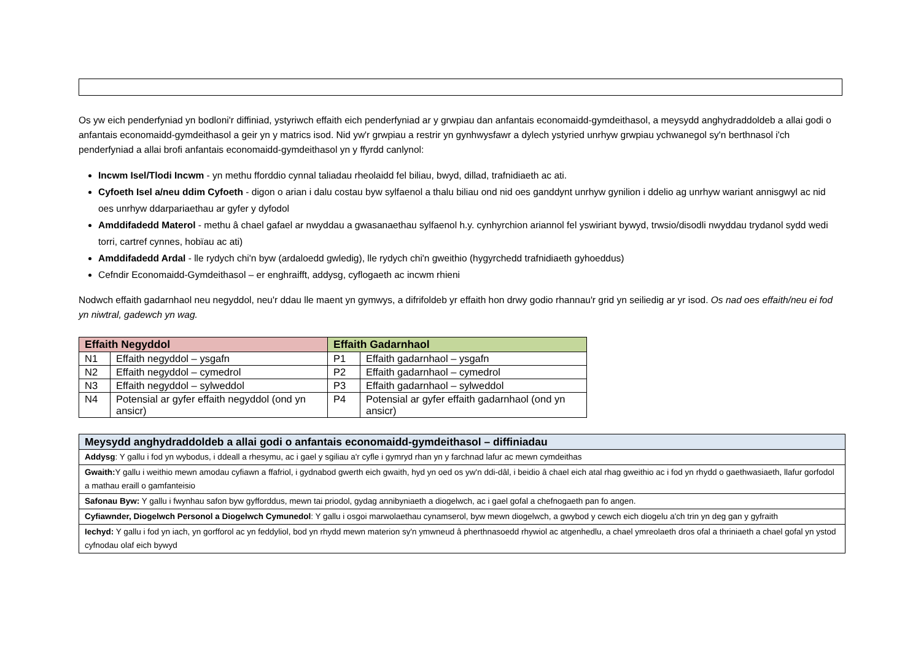Os yw eich penderfyniad yn bodloni'r diffiniad, ystyriwch effaith eich penderfyniad ar y grwpiau dan anfantais economaidd-gymdeithasol, a meysydd anghydraddoldeb a allai godi o anfantais economaidd-gymdeithasol a geir yn y matrics isod. Nid yw'r grwpiau a restrir yn gynhwysfawr a dylech ystyried unrhyw grwpiau ychwanegol sy'n berthnasol i'ch penderfyniad a allai brofi anfantais economaidd-gymdeithasol yn y ffyrdd canlynol:
Incwm Isel/Tlodi Incwm - yn methu fforddio cynnal taliadau rheolaidd fel biliau, bwyd, dillad, trafnidiaeth ac ati.
Cyfoeth Isel a/neu ddim Cyfoeth - digon o arian i dalu costau byw sylfaenol a thalu biliau ond nid oes ganddynt unrhyw gynilion i ddelio ag unrhyw wariant annisgwyl ac nid oes unrhyw ddarpariaethau ar gyfer y dyfodol
Amddifadedd Materol - methu â chael gafael ar nwyddau a gwasanaethau sylfaenol h.y. cynhyrchion ariannol fel yswiriant bywyd, trwsio/disodli nwyddau trydanol sydd wedi torri, cartref cynnes, hobïau ac ati)
Amddifadedd Ardal - lle rydych chi'n byw (ardaloedd gwledig), lle rydych chi'n gweithio (hygyrchedd trafnidiaeth gyhoeddus)
Cefndir Economaidd-Gymdeithasol – er enghraifft, addysg, cyflogaeth ac incwm rhieni
Nodwch effaith gadarnhaol neu negyddol, neu'r ddau lle maent yn gymwys, a difrifoldeb yr effaith hon drwy godio rhannau'r grid yn seiliedig ar yr isod. Os nad oes effaith/neu ei fod yn niwtral, gadewch yn wag.
| Effaith Negyddol | | Effaith Gadarnhaol | |
| --- | --- | --- | --- |
| N1 | Effaith negyddol – ysgafn | P1 | Effaith gadarnhaol – ysgafn |
| N2 | Effaith negyddol – cymedrol | P2 | Effaith gadarnhaol – cymedrol |
| N3 | Effaith negyddol – sylweddol | P3 | Effaith gadarnhaol – sylweddol |
| N4 | Potensial ar gyfer effaith negyddol (ond yn ansicr) | P4 | Potensial ar gyfer effaith gadarnhaol (ond yn ansicr) |
| Meysydd anghydraddoldeb a allai godi o anfantais economaidd-gymdeithasol – diffiniadau |
| Addysg : Y gallu i fod yn wybodus, i ddeall a rhesymu, ac i gael y sgiliau a'r cyfle i gymryd rhan yn y farchnad lafur ac mewn cymdeithas |
| Gwaith: Y gallu i weithio mewn amodau cyfiawn a ffafriol, i gydnabod gwerth eich gwaith, hyd yn oed os yw'n ddi-dâl, i beidio â chael eich atal rhag gweithio ac i fod yn rhydd o gaethwasiaeth, llafur gorfodol a mathau eraill o gamfanteisio |
| Safonau Byw: Y gallu i fwynhau safon byw gyfforddus, mewn tai priodol, gydag annibyniaeth a diogelwch, ac i gael gofal a chefnogaeth pan fo angen. |
| Cyfiawnder, Diogelwch Personol a Diogelwch Cymunedol : Y gallu i osgoi marwolaethau cynamserol, byw mewn diogelwch, a gwybod y cewch eich diogelu a'ch trin yn deg gan y gyfraith |
| Iechyd: Y gallu i fod yn iach, yn gorfforol ac yn feddyliol, bod yn rhydd mewn materion sy'n ymwneud â pherthnasoedd rhywiol ac atgenhedlu, a chael ymreolaeth dros ofal a thriniaeth a chael gofal yn ystod cyfnodau olaf eich bywyd |